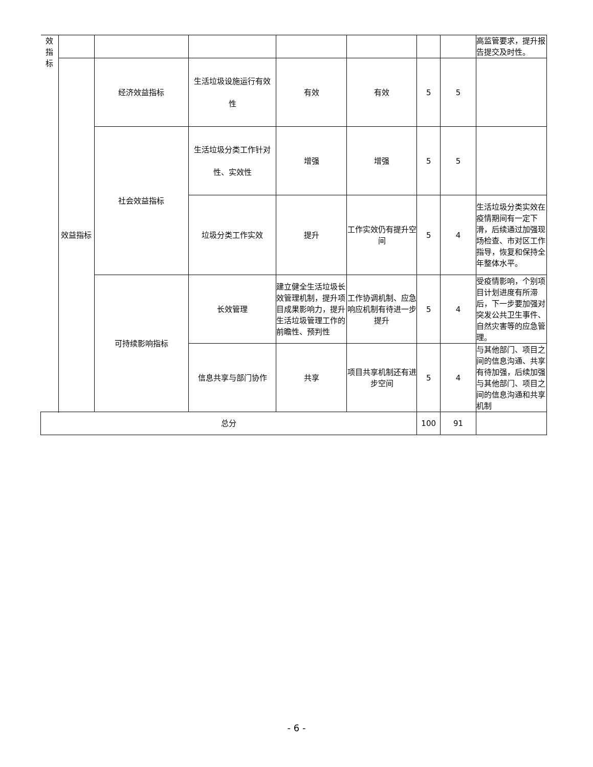| 效 指 标 | | | | | | | | 高监管要求，提升报告提交及时性。 |
| | 效益指标 | 经济效益指标 | 生活垃圾设施运行有效 性 | 有效 | 有效 | 5 | 5 | |
| | | 社会效益指标 | 生活垃圾分类工作针对 性、实效性 | 增强 | 增强 | 5 | 5 | |
| | | | 垃圾分类工作实效 | 提升 | 工作实效仍有提升空间 | 5 | 4 | 生活垃圾分类实效在疫情期间有一定下滑，后续通过加强现场检查、市对区工作指导，恢复和保持全年整体水平。 |
| | | 可持续影响指标 | 长效管理 | 建立健全生活垃圾长效管理机制，提升项目成果影响力，提升生活垃圾管理工作的前瞻性、预判性 | 工作协调机制、应急响应机制有待进一步提升 | 5 | 4 | 受疫情影响，个别项目计划进度有所滞后，下一步要加强对突发公共卫生事件、自然灾害等的应急管理。 |
| | | | 信息共享与部门协作 | 共享 | 项目共享机制还有进步空间 | 5 | 4 | 与其他部门、项目之间的信息沟通、共享有待加强，后续加强与其他部门、项目之间的信息沟通和共享机制 |
| 总分 | | | | | | 100 | 91 | |
- 6 -